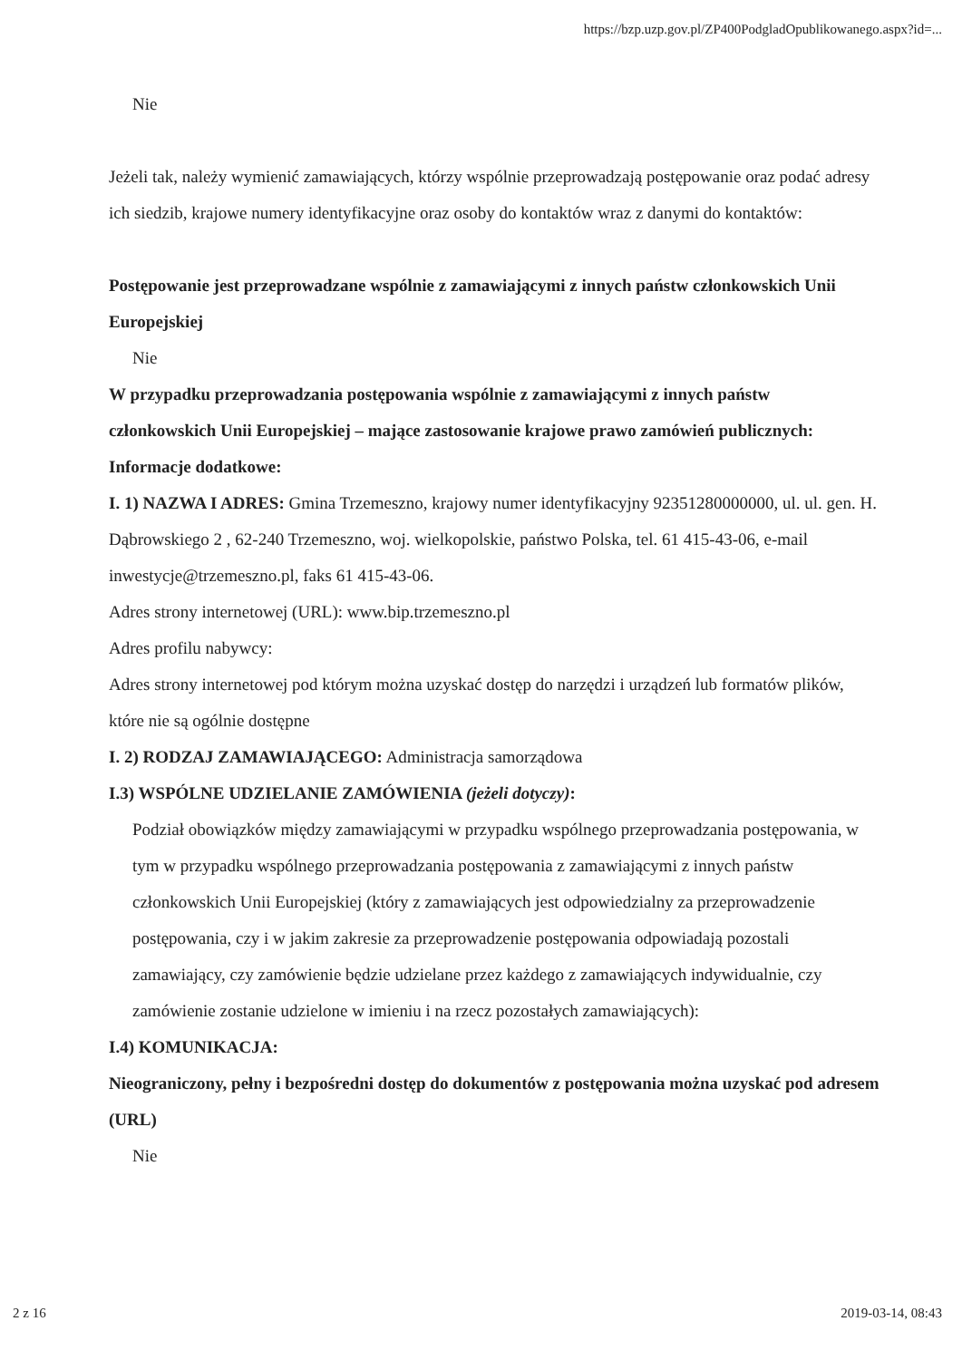https://bzp.uzp.gov.pl/ZP400PodgladOpublikowanego.aspx?id=...
Nie
Jeżeli tak, należy wymienić zamawiających, którzy wspólnie przeprowadzają postępowanie oraz podać adresy ich siedzib, krajowe numery identyfikacyjne oraz osoby do kontaktów wraz z danymi do kontaktów:
Postępowanie jest przeprowadzane wspólnie z zamawiającymi z innych państw członkowskich Unii Europejskiej
Nie
W przypadku przeprowadzania postępowania wspólnie z zamawiającymi z innych państw członkowskich Unii Europejskiej – mające zastosowanie krajowe prawo zamówień publicznych:
Informacje dodatkowe:
I. 1) NAZWA I ADRES: Gmina Trzemeszno, krajowy numer identyfikacyjny 92351280000000, ul. ul. gen. H. Dąbrowskiego 2 , 62-240 Trzemeszno, woj. wielkopolskie, państwo Polska, tel. 61 415-43-06, e-mail inwestycje@trzemeszno.pl, faks 61 415-43-06.
Adres strony internetowej (URL): www.bip.trzemeszno.pl
Adres profilu nabywcy:
Adres strony internetowej pod którym można uzyskać dostęp do narzędzi i urządzeń lub formatów plików, które nie są ogólnie dostępne
I. 2) RODZAJ ZAMAWIAJĄCEGO: Administracja samorządowa
I.3) WSPÓLNE UDZIELANIE ZAMÓWIENIA (jeżeli dotyczy):
Podział obowiązków między zamawiającymi w przypadku wspólnego przeprowadzania postępowania, w tym w przypadku wspólnego przeprowadzania postępowania z zamawiającymi z innych państw członkowskich Unii Europejskiej (który z zamawiających jest odpowiedzialny za przeprowadzenie postępowania, czy i w jakim zakresie za przeprowadzenie postępowania odpowiadają pozostali zamawiający, czy zamówienie będzie udzielane przez każdego z zamawiających indywidualnie, czy zamówienie zostanie udzielone w imieniu i na rzecz pozostałych zamawiających):
I.4) KOMUNIKACJA:
Nieograniczony, pełny i bezpośredni dostęp do dokumentów z postępowania można uzyskać pod adresem (URL)
Nie
2 z 16 2019-03-14, 08:43